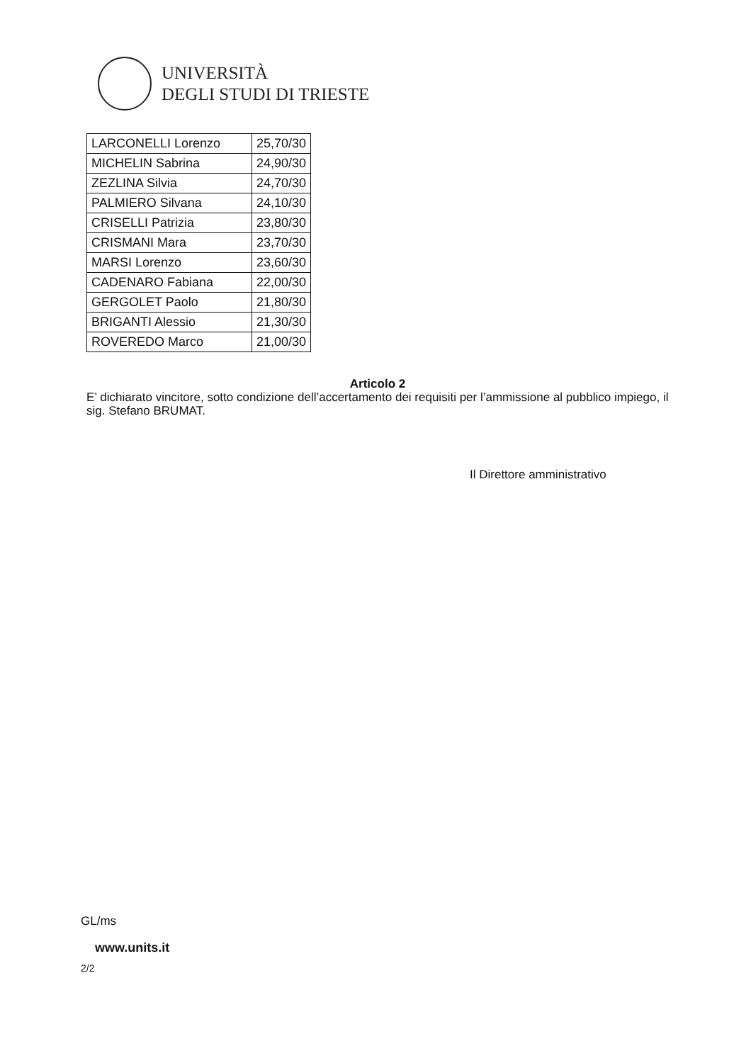UNIVERSITÀ
DEGLI STUDI DI TRIESTE
| LARCONELLI Lorenzo | 25,70/30 |
| MICHELIN Sabrina | 24,90/30 |
| ZEZLINA Silvia | 24,70/30 |
| PALMIERO Silvana | 24,10/30 |
| CRISELLI Patrizia | 23,80/30 |
| CRISMANI Mara | 23,70/30 |
| MARSI Lorenzo | 23,60/30 |
| CADENARO Fabiana | 22,00/30 |
| GERGOLET Paolo | 21,80/30 |
| BRIGANTI Alessio | 21,30/30 |
| ROVEREDO Marco | 21,00/30 |
Articolo 2
E’ dichiarato vincitore, sotto condizione dell’accertamento dei requisiti per l’ammissione al pubblico impiego, il sig. Stefano BRUMAT.
Il Direttore amministrativo
GL/ms
www.units.it
2/2